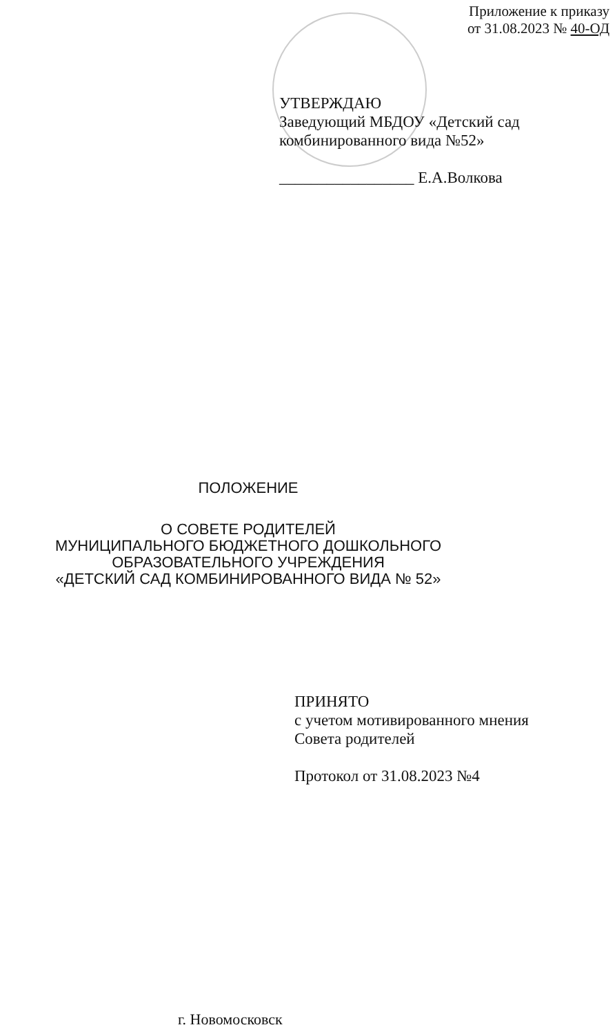Приложение к приказу
от 31.08.2023 № 40-ОД
УТВЕРЖДАЮ
Заведующий МБДОУ «Детский сад
комбинированного вида №52»
_________________ Е.А.Волкова
ПОЛОЖЕНИЕ
О СОВЕТЕ РОДИТЕЛЕЙ
МУНИЦИПАЛЬНОГО БЮДЖЕТНОГО ДОШКОЛЬНОГО
ОБРАЗОВАТЕЛЬНОГО УЧРЕЖДЕНИЯ
«ДЕТСКИЙ САД КОМБИНИРОВАННОГО ВИДА № 52»
ПРИНЯТО
с учетом мотивированного мнения
Совета родителей
Протокол от 31.08.2023 №4
г. Новомосковск